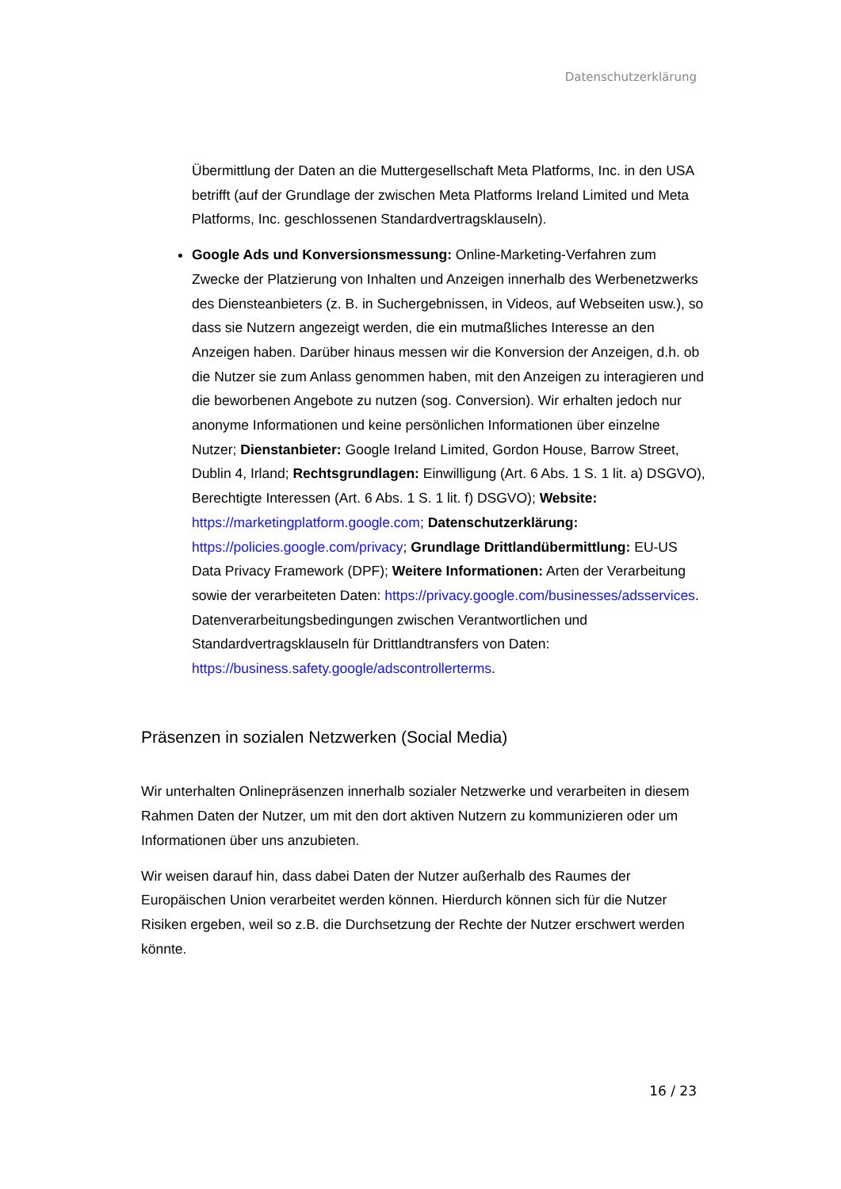Datenschutzerklärung
Übermittlung der Daten an die Muttergesellschaft Meta Platforms, Inc. in den USA betrifft (auf der Grundlage der zwischen Meta Platforms Ireland Limited und Meta Platforms, Inc. geschlossenen Standardvertragsklauseln).
Google Ads und Konversionsmessung: Online-Marketing-Verfahren zum Zwecke der Platzierung von Inhalten und Anzeigen innerhalb des Werbenetzwerks des Diensteanbieters (z. B. in Suchergebnissen, in Videos, auf Webseiten usw.), so dass sie Nutzern angezeigt werden, die ein mutmaßliches Interesse an den Anzeigen haben. Darüber hinaus messen wir die Konversion der Anzeigen, d.h. ob die Nutzer sie zum Anlass genommen haben, mit den Anzeigen zu interagieren und die beworbenen Angebote zu nutzen (sog. Conversion). Wir erhalten jedoch nur anonyme Informationen und keine persönlichen Informationen über einzelne Nutzer; Dienstanbieter: Google Ireland Limited, Gordon House, Barrow Street, Dublin 4, Irland; Rechtsgrundlagen: Einwilligung (Art. 6 Abs. 1 S. 1 lit. a) DSGVO), Berechtigte Interessen (Art. 6 Abs. 1 S. 1 lit. f) DSGVO); Website: https://marketingplatform.google.com; Datenschutzerklärung: https://policies.google.com/privacy; Grundlage Drittlandübermittlung: EU-US Data Privacy Framework (DPF); Weitere Informationen: Arten der Verarbeitung sowie der verarbeiteten Daten: https://privacy.google.com/businesses/adsservices. Datenverarbeitungsbedingungen zwischen Verantwortlichen und Standardvertragsklauseln für Drittlandtransfers von Daten: https://business.safety.google/adscontrollerterms.
Präsenzen in sozialen Netzwerken (Social Media)
Wir unterhalten Onlinepräsenzen innerhalb sozialer Netzwerke und verarbeiten in diesem Rahmen Daten der Nutzer, um mit den dort aktiven Nutzern zu kommunizieren oder um Informationen über uns anzubieten.
Wir weisen darauf hin, dass dabei Daten der Nutzer außerhalb des Raumes der Europäischen Union verarbeitet werden können. Hierdurch können sich für die Nutzer Risiken ergeben, weil so z.B. die Durchsetzung der Rechte der Nutzer erschwert werden könnte.
16 / 23